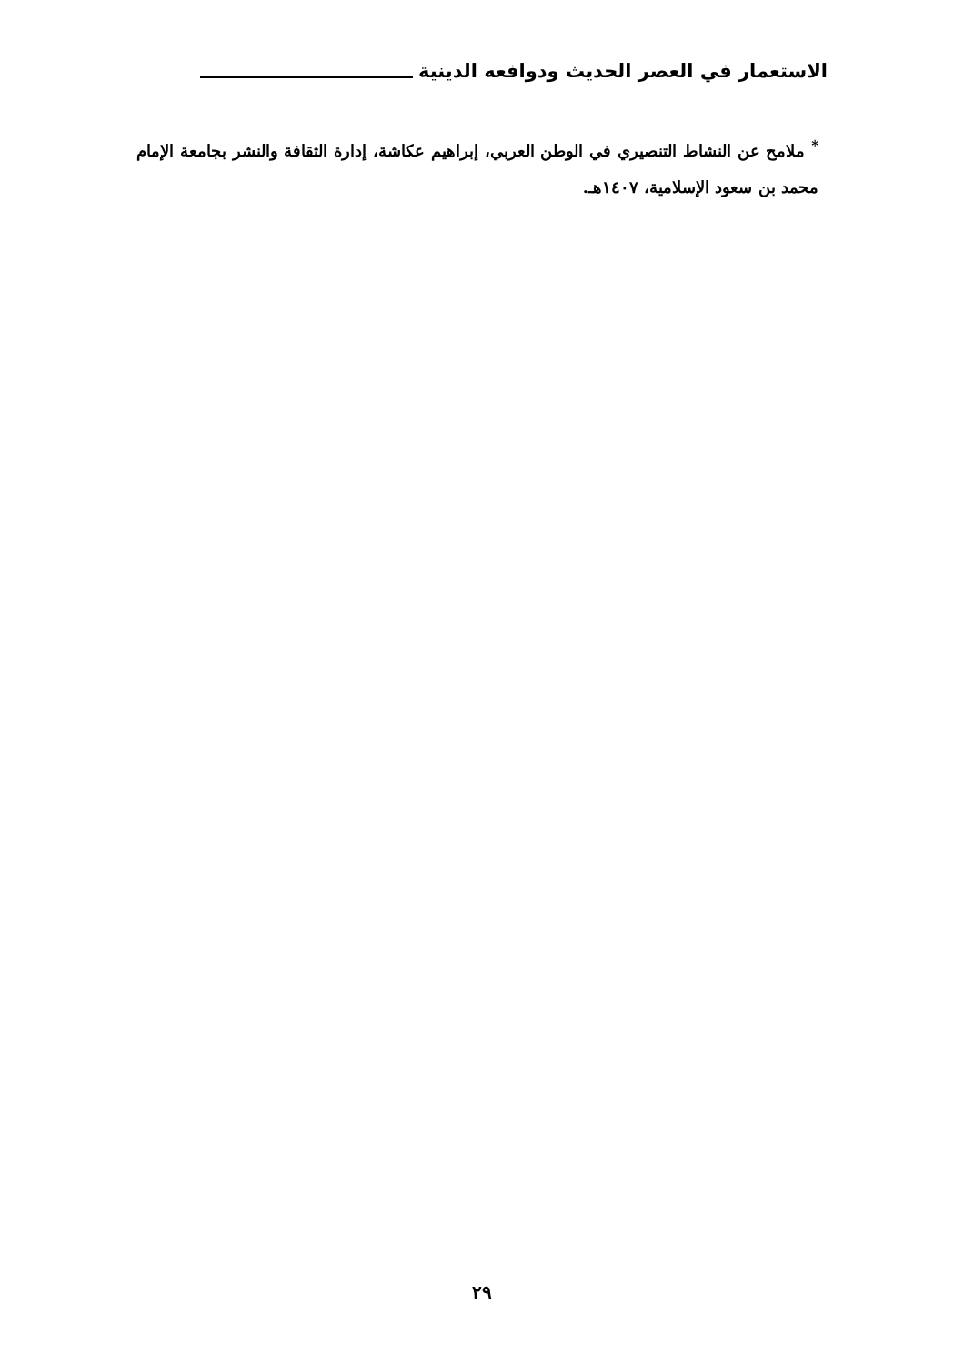الاستعمار في العصر الحديث ودوافعه الدينية
<sup>*</sup> ملامح عن النشاط التنصيري في الوطن العربي، إبراهيم عكاشة، إدارة الثقافة والنشر بجامعة الإمام محمد بن سعود الإسلامية، ١٤٠٧هـ.
٢٩